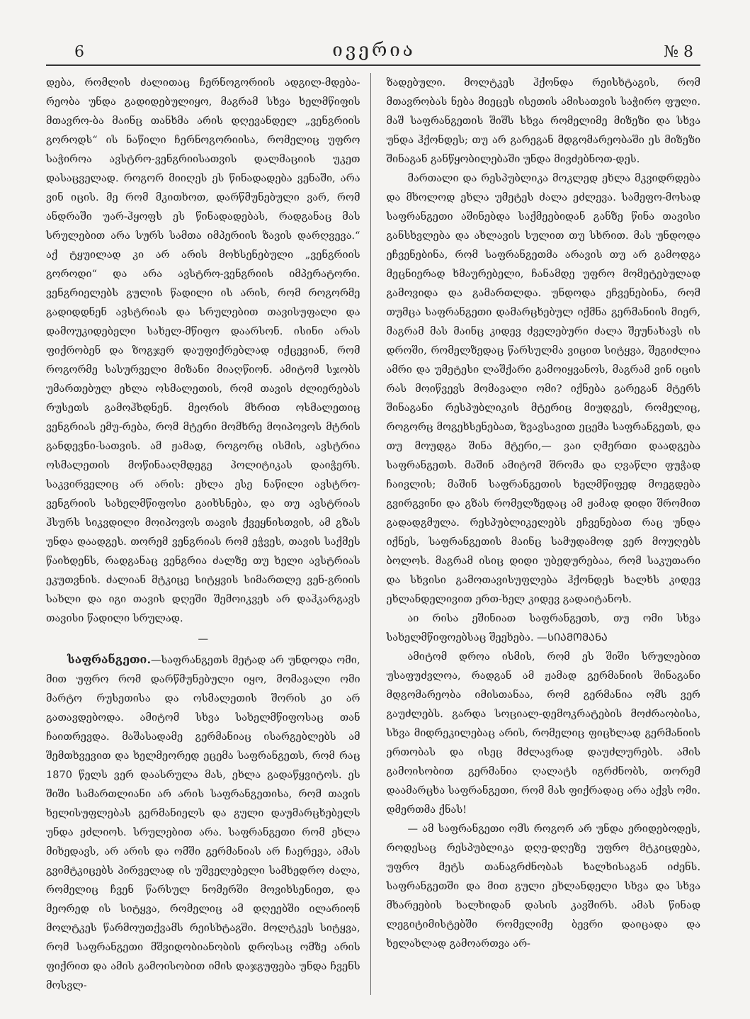6 ივერია № 8
დება, რომლის ძალითაც ჩერნოგორიის ადგილ-მდება-რეობა უნდა გადიდებულიყო, მაგრამ სხვა ხელმწიფის მთავრო-ბა მაინც თანხმა არის დღევანდელ „ვენგრიის გოროდს“ ის ნაწილი ჩერნოგორიისა, რომელიც უფრო საჭიროა ავსტრო-ვენგრიისათვის დალმაციის უკეთ დასაცველად. როგორ მიიღეს ეს წინადადება ვენაში, არა ვინ იცის. მე რომ მკითხოთ, დარწმუნებული ვარ, რომ ანდრაში უარ-ჰყოფს ეს წინადადებას, რადგანაც მას სრულებით არა სურს სამთა იმპერიის ზავის დარღვევა.“ აქ ტყუილად კი არ არის მოხსენებული „ვენგრიის გოროდი“ და არა ავსტრო-ვენგრიის იმპერატორი. ვენგრიელებს გულის წადილი ის არის, რომ როგორმე გადიდდნენ ავსტრიას და სრულებით თავისუფალი და დამოუკიდებელი სახელ-მწიფო დაარსონ. ისინი არას ფიქრობენ და ზოგჯერ დაუფიქრებლად იქცევიან, რომ როგორმე სასურველი მიზანი მიაღწიონ. ამიტომ სჯობს უმართებულ ეხლა ოსმალეთის, რომ თავის ძლიერებას რუსეთს გამოჰხდნენ. მეორის მხრით ოსმალეთიც ვენგრიას ემუ-რება, რომ მტერი მომხრე მოიპოვოს მტრის განდევნი-სათვის. ამ ჟამად, როგორც ისმის, ავსტრია ოსმალეთის მოწინააღმდეგე პოლიტიკას დაიჭერს. საკვირველიც არ არის: ეხლა ესე ნაწილი ავსტრო-ვენგრიის სახელმწიფოსი გაიხსნება, და თუ ავსტრიას ჰსურს სიკვდილი მოიპოვოს თავის ქვეყნისთვის, ამ გზას უნდა დაადგეს. თორემ ვენგრიას რომ ეჭვეს, თავის საქმეს წაიხდენს, რადგანაც ვენგრია ძალზე თუ ხელი ავსტრიას ეკუთვნის. ძალიან მტკიცე სიტყვის სიმართლე ვენ-გრიის სახლი და იგი თავის დღეში შემოიკვეს არ დაჰკარგავს თავისი წადილი სრულად.
—
საფრანგეთი.—საფრანგეთს მეტად არ უნდოდა ომი, მით უფრო რომ დარწმუნებული იყო, მომავალი ომი მარტო რუსეთისა და ოსმალეთის შორის კი არ გათავდებოდა. ამიტომ სხვა სახელმწიფოსაც თან ჩაითრევდა. მაშასადამე გერმანიაც ისარგებლებს ამ შემთხვევით და ხელმეორედ ეცემა საფრანგეთს, რომ რაც 1870 წელს ვერ დაასრულა მას, ეხლა გადაწყვიტოს. ეს შიში სამართლიანი არ არის საფრანგეთისა, რომ თავის ხელისუფლებას გერმანიელს და გული დაუმარცხებელს უნდა ეძლიოს. სრულებით არა. საფრანგეთი რომ ეხლა მიხედავს, არ არის და ომში გერმანიას არ ჩაერევა, ამას გვიმტკიცებს პირველად ის უშველებელი სამხედრო ძალა, რომელიც ჩვენ წარსულ ნომერში მოვიხსენიეთ, და მეორედ ის სიტყვა, რომელიც ამ დღეებში ილარიონ მოლტკეს წარმოუთქვამს რეისხტაგში. მოლტკეს სიტყვა, რომ საფრანგეთი მშვიდობიანობის დროსაც ომზე არის ფიქრით და ამის გამოისობით იმის დაჯგუფება უნდა ჩვენს მოსვლ-
ზადებული. მოლტკეს ჰქონდა რეისხტაგის, რომ მთავრობას ნება მიეცეს ისეთის ამისათვის საჭირო ფული. მაშ საფრანგეთის შიშს სხვა რომელიმე მიზეზი და სხვა უნდა ჰქონდეს; თუ არ გარეგან მდგომარეობაში ეს მიზეზი შინაგან განწყობილებაში უნდა მივძებნოთ-დეს.
მართალი და რესპუბლიკა მოკლედ ეხლა მკვიდრდება და მხოლოდ ეხლა უმეტეს ძალა ეძლევა. სამეფო-მოსად საფრანგეთი აშინებდა საქმეებიდან განზე წინა თავისი განსხვლება და ახლავის სულით თუ სხრით. მას უნდოდა ეჩვენებინა, რომ საფრანგეთმა არავის თუ არ გამოდგა მეცნიერად ხმაურებელი, ჩანამდე უფრო მომეტებულად გამოვიდა და გამართლდა. უნდოდა ეჩვენებინა, რომ თუმცა საფრანგეთი დამარცხებულ იქმნა გერმანიის მიერ, მაგრამ მას მაინც კიდევ ძველებური ძალა შეუნახავს ის დროში, რომელზედაც წარსულმა ვიცით სიტყვა, შეგიძლია ამრი და უმეტესი ლაშქარი გამოიყვანოს, მაგრამ ვინ იცის რას მოიწვევს მომავალი ომი? იქნება გარეგან მტერს შინაგანი რესპუბლიკის მტერიც მიუდგეს, რომელიც, როგორც მოგეხსენებათ, ზვავსავით ეცემა საფრანგეთს, და თუ მოუდგა შინა მტერი,— ვაი ღმერთი დაადგება საფრანგეთს. მაშინ ამიტომ შრომა და ღვაწლი ფუჭად ჩაივლის; მაშინ საფრანგეთის ხელმწიფედ მოეგდება გვირგვინი და გზას რომელზედაც ამ ჟამად დიდი შრომით გადადგმულა. რესპუბლიკელებს ეჩვენებათ რაც უნდა იქნეს, საფრანგეთის მაინც სამუდამოდ ვერ მოუღებს ბოლოს. მაგრამ ისიც დიდი უბედურებაა, რომ საკუთარი და სხვისი გამოთავისუფლება ჰქონდეს ხალხს კიდევ ეხლანდელივით ერთ-ხელ კიდევ გადაიტანოს.
აი რისა ეშინიათ საფრანგეთს, თუ ომი სხვა სახელმწიფოებსაც შეეხება. —ᲡᲘᲐᲛᲝᲛᲐᲜᲐ
ამიტომ დროა ისმის, რომ ეს შიში სრულებით უსაფუძვლოა, რადგან ამ ჟამად გერმანიის შინაგანი მდგომარეობა იმისთანაა, რომ გერმანია ომს ვერ გაუძლებს. გარდა სოციალ-დემოკრატების მოძრაობისა, სხვა მიდრეკილებაც არის, რომელიც ფიცხლად გერმანიის ერთობას და ისეც მძლავრად დაუძლურებს. ამის გამოისობით გერმანია ღალატს იგრძნობს, თორემ დაამარცხა საფრანგეთი, რომ მას ფიქრადაც არა აქვს ომი. დმერთმა ქნას!
— ამ საფრანგეთი ომს როგორ არ უნდა ერიდებოდეს, როდესაც რესპუბლიკა დღე-დღეზე უფრო მტკიცდება, უფრო მეტს თანაგრძნობას ხალხისაგან იძენს. საფრანგეთში და მით გული ეხლანდელი სხვა და სხვა მხარეების ხალხიდან დასის კავშირს. ამას წინად ლეგიტიმისტებში რომელიმე ბევრი დაიცადა და ხელახლად გამოართვა არ-